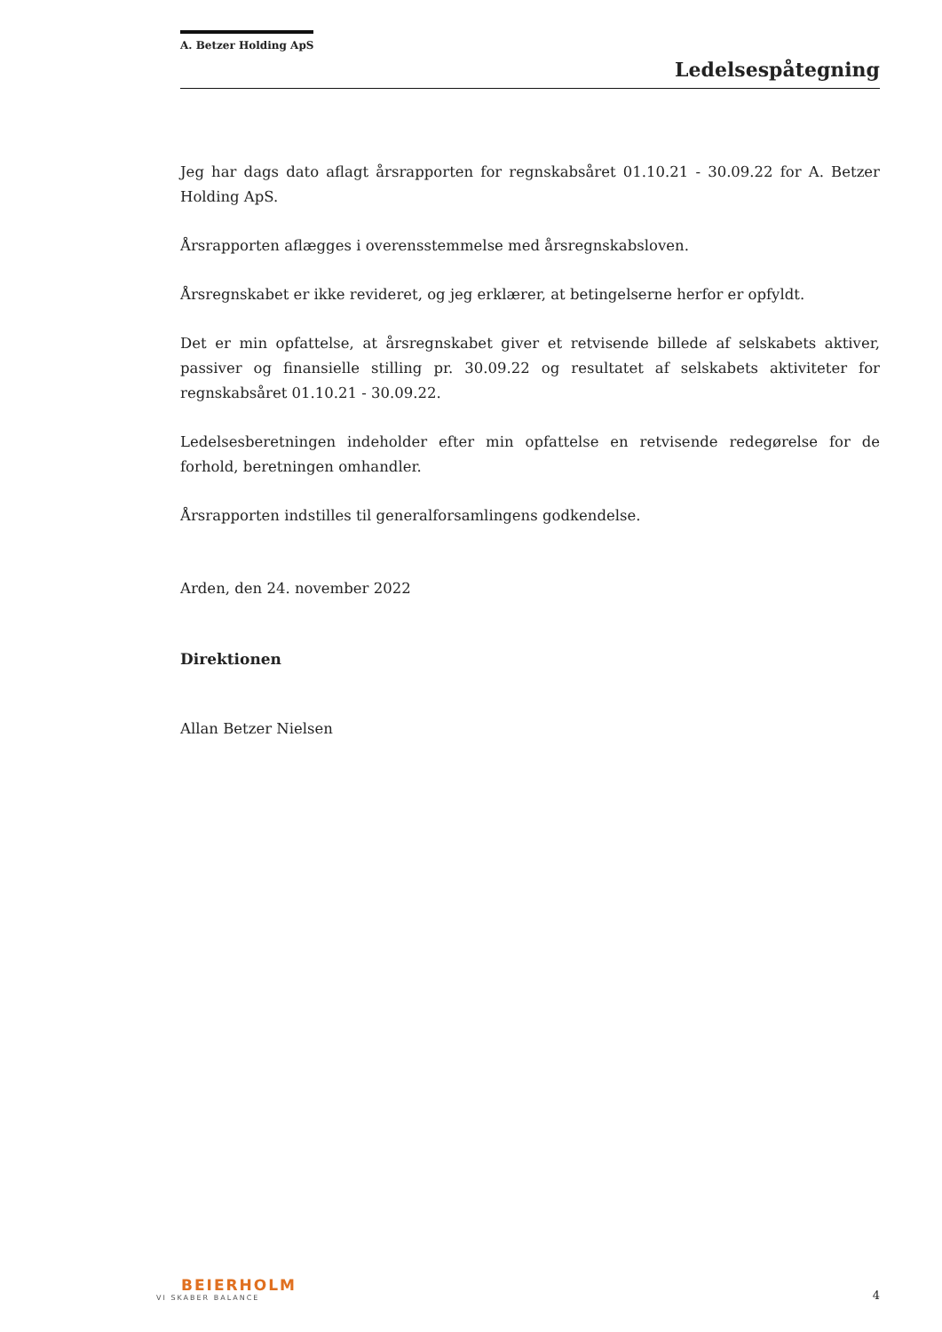A. Betzer Holding ApS
Ledelsespåtegning
Jeg har dags dato aflagt årsrapporten for regnskabsåret 01.10.21 - 30.09.22 for A. Betzer Holding ApS.
Årsrapporten aflægges i overensstemmelse med årsregnskabsloven.
Årsregnskabet er ikke revideret, og jeg erklærer, at betingelserne herfor er opfyldt.
Det er min opfattelse, at årsregnskabet giver et retvisende billede af selskabets aktiver, passiver og finansielle stilling pr. 30.09.22 og resultatet af selskabets aktiviteter for regnskabsåret 01.10.21 - 30.09.22.
Ledelsesberetningen indeholder efter min opfattelse en retvisende redegørelse for de forhold, beretningen omhandler.
Årsrapporten indstilles til generalforsamlingens godkendelse.
Arden, den 24. november 2022
Direktionen
Allan Betzer Nielsen
BEIERHOLM
VI SKABER BALANCE
4